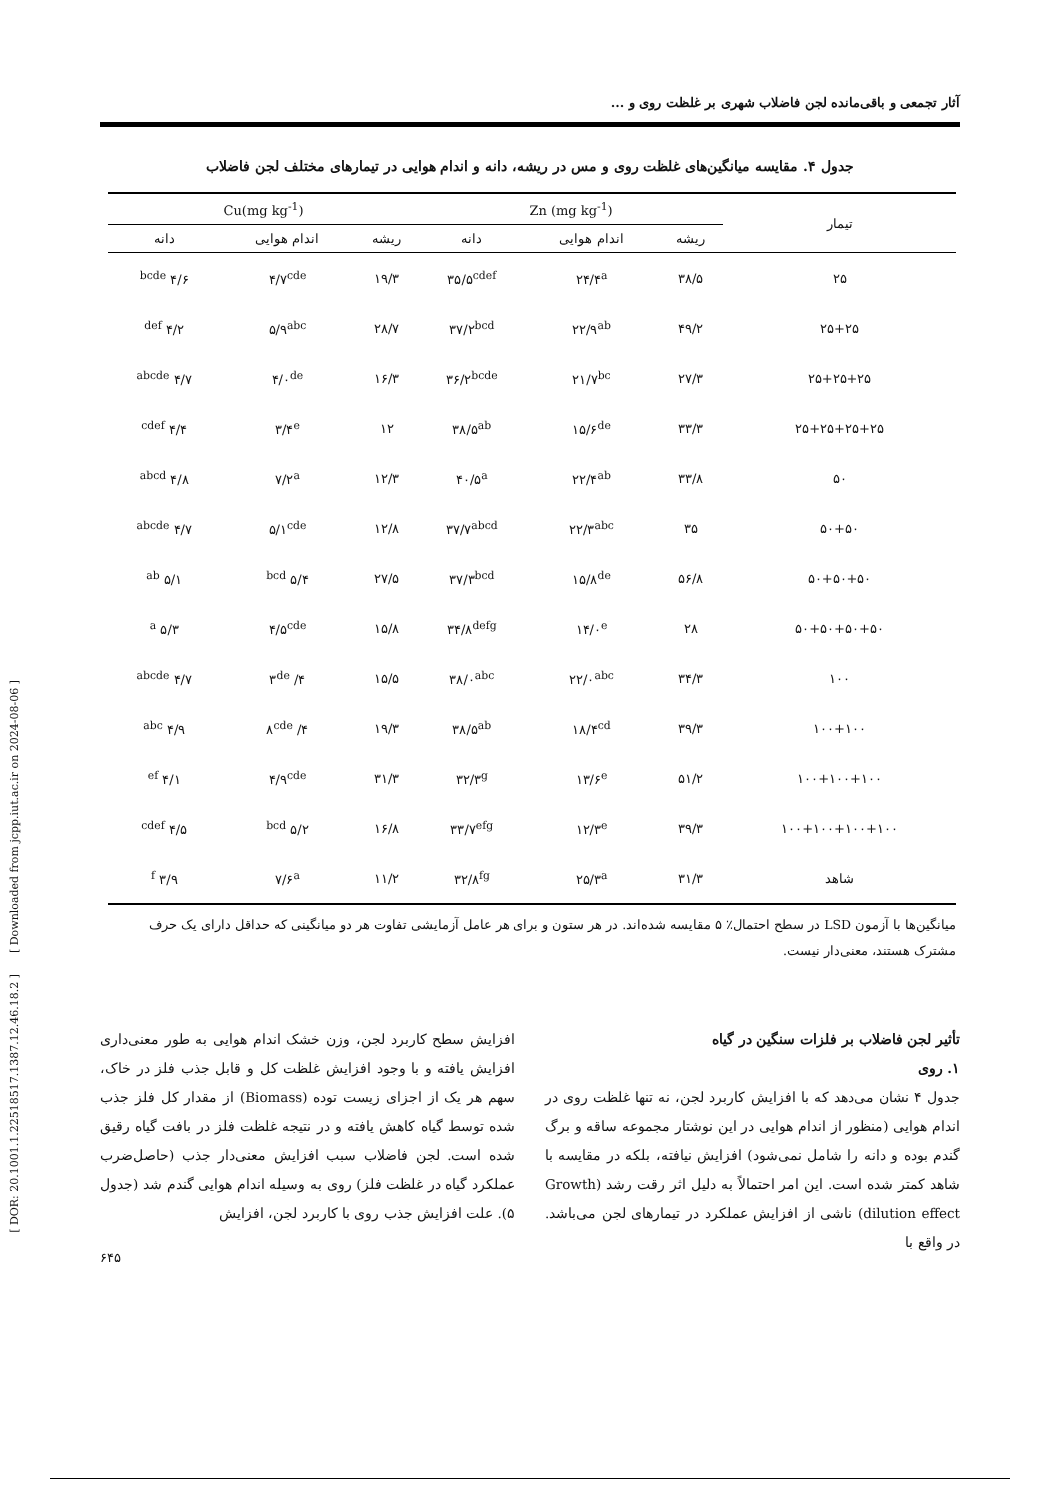[ DOR: 20.1001.1.22518517.1387.12.46.18.2 ] [ Downloaded from jcpp.iut.ac.ir on 2024-08-06 ]
آثار تجمعی و باقی‌مانده لجن فاضلاب شهری بر غلظت روی و ...
جدول ۴. مقایسه میانگین‌های غلظت روی و مس در ریشه، دانه و اندام هوایی در تیمارهای مختلف لجن فاضلاب
| تیمار | Zn (mg kg<sup>-1</sup>) | | | Cu(mg kg<sup>-1</sup>) | | |
| --- | --- | --- | --- | --- | --- | --- |
| | ریشه | اندام هوایی | دانه | ریشه | اندام هوایی | دانه |
| ۲۵ | ۳۸/۵ | ۲۴/۴<sup>a</sup> | ۳۵/۵<sup>cdef</sup> | ۱۹/۳ | ۴/۷<sup>cde</sup> | ۴/۶ <sup>bcde</sup> |
| ۲۵+۲۵ | ۴۹/۲ | ۲۲/۹<sup>ab</sup> | ۳۷/۲<sup>bcd</sup> | ۲۸/۷ | ۵/۹<sup>abc</sup> | ۴/۲ <sup>def</sup> |
| ۲۵+۲۵+۲۵ | ۲۷/۳ | ۲۱/۷<sup>bc</sup> | ۳۶/۲<sup>bcde</sup> | ۱۶/۳ | ۴/۰<sup>de</sup> | ۴/۷ <sup>abcde</sup> |
| ۲۵+۲۵+۲۵+۲۵ | ۳۳/۳ | ۱۵/۶<sup>de</sup> | ۳۸/۵<sup>ab</sup> | ۱۲ | ۳/۴<sup>e</sup> | ۴/۴ <sup>cdef</sup> |
| ۵۰ | ۳۳/۸ | ۲۲/۴<sup>ab</sup> | ۴۰/۵<sup>a</sup> | ۱۲/۳ | ۷/۲<sup>a</sup> | ۴/۸ <sup>abcd</sup> |
| ۵۰+۵۰ | ۳۵ | ۲۲/۳<sup>abc</sup> | ۳۷/۷<sup>abcd</sup> | ۱۲/۸ | ۵/۱<sup>cde</sup> | ۴/۷ <sup>abcde</sup> |
| ۵۰+۵۰+۵۰ | ۵۶/۸ | ۱۵/۸<sup>de</sup> | ۳۷/۳<sup>bcd</sup> | ۲۷/۵ | ۵/۴ <sup>bcd</sup> | ۵/۱ <sup>ab</sup> |
| ۵۰+۵۰+۵۰+۵۰ | ۲۸ | ۱۴/۰<sup>e</sup> | ۳۴/۸<sup>defg</sup> | ۱۵/۸ | ۴/۵<sup>cde</sup> | ۵/۳ <sup>a</sup> |
| ۱۰۰ | ۳۴/۳ | ۲۲/۰<sup>abc</sup> | ۳۸/۰<sup>abc</sup> | ۱۵/۵ | ۴/ ۳<sup>de</sup> | ۴/۷ <sup>abcde</sup> |
| ۱۰۰+۱۰۰ | ۳۹/۳ | ۱۸/۴<sup>cd</sup> | ۳۸/۵<sup>ab</sup> | ۱۹/۳ | ۴/ ۸<sup>cde</sup> | ۴/۹ <sup>abc</sup> |
| ۱۰۰+۱۰۰+۱۰۰ | ۵۱/۲ | ۱۳/۶<sup>e</sup> | ۳۲/۳<sup>g</sup> | ۳۱/۳ | ۴/۹<sup>cde</sup> | ۴/۱ <sup>ef</sup> |
| ۱۰۰+۱۰۰+۱۰۰+۱۰۰ | ۳۹/۳ | ۱۲/۳<sup>e</sup> | ۳۳/۷<sup>efg</sup> | ۱۶/۸ | ۵/۲ <sup>bcd</sup> | ۴/۵ <sup>cdef</sup> |
| شاهد | ۳۱/۳ | ۲۵/۳<sup>a</sup> | ۳۲/۸<sup>fg</sup> | ۱۱/۲ | ۷/۶<sup>a</sup> | ۳/۹ <sup>f</sup> |
میانگین‌ها با آزمون LSD در سطح احتمال٪ ۵ مقایسه شده‌اند. در هر ستون و برای هر عامل آزمایشی تفاوت هر دو میانگینی که حداقل دارای یک حرف مشترک هستند، معنی‌دار نیست.
تأثیر لجن فاضلاب بر فلزات سنگین در گیاه
۱. روی
جدول ۴ نشان می‌دهد که با افزایش کاربرد لجن، نه تنها غلظت روی در اندام هوایی (منظور از اندام هوایی در این نوشتار مجموعه ساقه و برگ گندم بوده و دانه را شامل نمی‌شود) افزایش نیافته، بلکه در مقایسه با شاهد کمتر شده است. این امر احتمالاً به دلیل اثر رقت رشد (Growth dilution effect) ناشی از افزایش عملکرد در تیمارهای لجن می‌باشد. در واقع با
افزایش سطح کاربرد لجن، وزن خشک اندام هوایی به طور معنی‌داری افزایش یافته و با وجود افزایش غلظت کل و قابل جذب فلز در خاک، سهم هر یک از اجزای زیست توده (Biomass) از مقدار کل فلز جذب شده توسط گیاه کاهش یافته و در نتیجه غلظت فلز در بافت گیاه رقیق شده است. لجن فاضلاب سبب افزایش معنی‌دار جذب (حاصل‌ضرب عملکرد گیاه در غلظت فلز) روی به وسیله اندام هوایی گندم شد (جدول ۵). علت افزایش جذب روی با کاربرد لجن، افزایش
۶۴۵